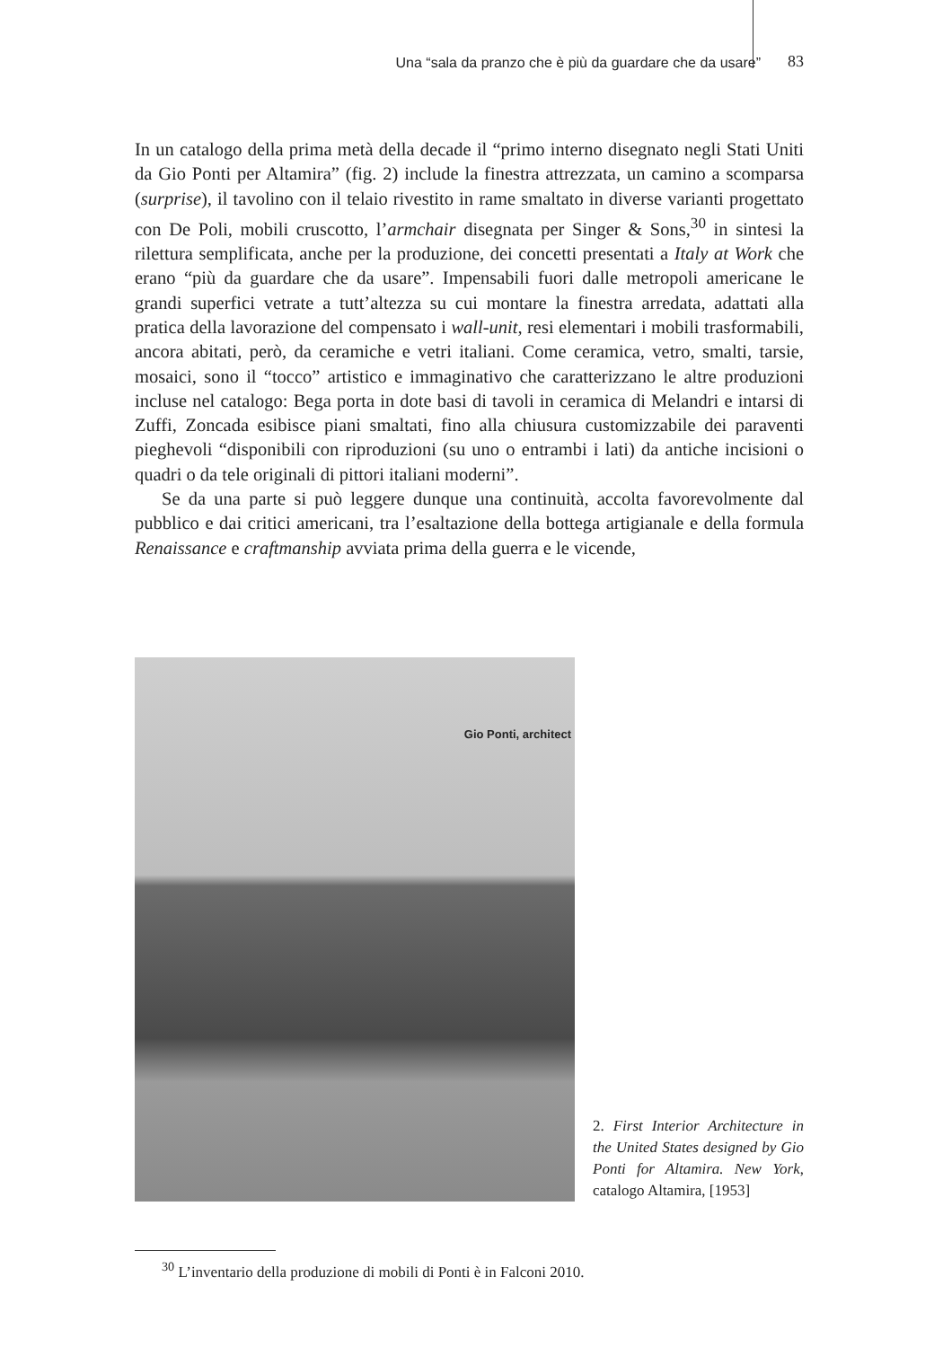Una “sala da pranzo che è più da guardare che da usare” 83
In un catalogo della prima metà della decade il “primo interno disegnato negli Stati Uniti da Gio Ponti per Altamira” (fig. 2) include la finestra attrezzata, un camino a scomparsa (surprise), il tavolino con il telaio rivestito in rame smaltato in diverse varianti progettato con De Poli, mobili cruscotto, l’armchair disegnata per Singer & Sons,<sup>30</sup> in sintesi la rilettura semplificata, anche per la produzione, dei concetti presentati a Italy at Work che erano “più da guardare che da usare”. Impensabili fuori dalle metropoli americane le grandi superfici vetrate a tutt’altezza su cui montare la finestra arredata, adattati alla pratica della lavorazione del compensato i wall-unit, resi elementari i mobili trasformabili, ancora abitati, però, da ceramiche e vetri italiani. Come ceramica, vetro, smalti, tarsie, mosaici, sono il “tocco” artistico e immaginativo che caratterizzano le altre produzioni incluse nel catalogo: Bega porta in dote basi di tavoli in ceramica di Melandri e intarsi di Zuffi, Zoncada esibisce piani smaltati, fino alla chiusura customizzabile dei paraventi pieghevoli “disponibili con riproduzioni (su uno o entrambi i lati) da antiche incisioni o quadri o da tele originali di pittori italiani moderni”.
Se da una parte si può leggere dunque una continuità, accolta favorevolmente dal pubblico e dai critici americani, tra l’esaltazione della bottega artigianale e della formula Renaissance e craftmanship avviata prima della guerra e le vicende,
Gio Ponti, architect
2. First Interior Architecture in the United States designed by Gio Ponti for Altamira. New York, catalogo Altamira, [1953]
<sup>30</sup> L’inventario della produzione di mobili di Ponti è in Falconi 2010.